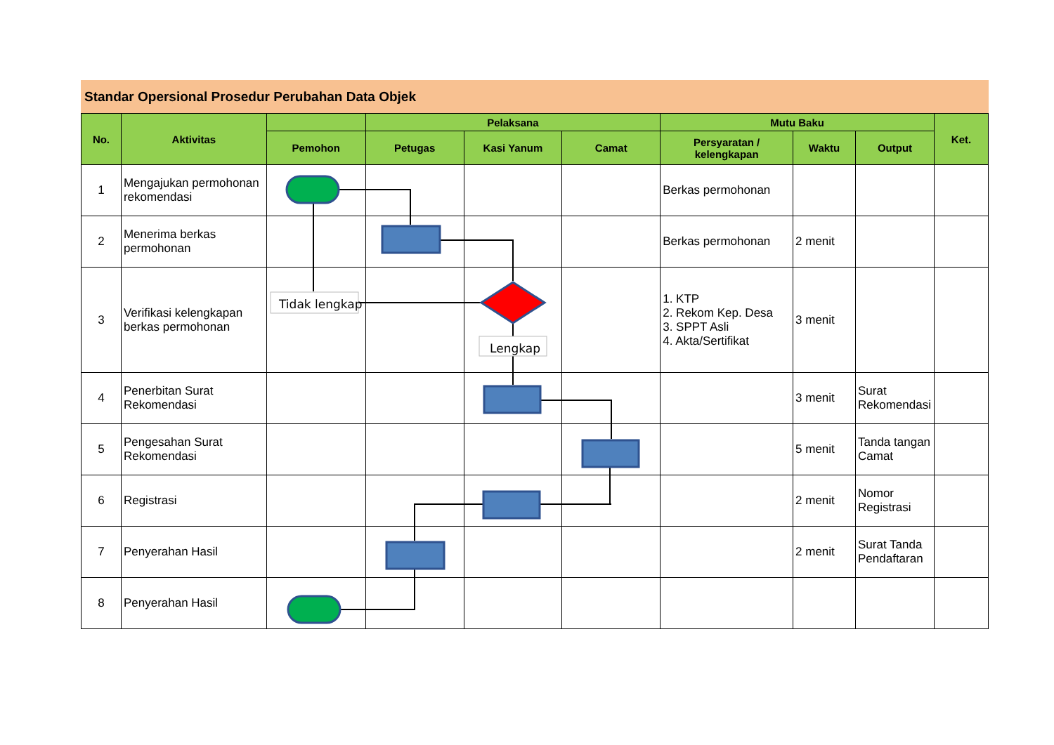Standar Opersional Prosedur Perubahan Data Objek
| No. | Aktivitas | | Pelaksana | | | Mutu Baku | | | Ket. |
| --- | --- | --- | --- | --- | --- | --- | --- | --- | --- |
| | | Pemohon | Petugas | Kasi Yanum | Camat | Persyaratan / kelengkapan | Waktu | Output | |
| 1 | Mengajukan permohonan rekomendasi | | | | | Berkas permohonan | | | |
| 2 | Menerima berkas permohonan | | | | | Berkas permohonan | 2 menit | | |
| 3 | Verifikasi kelengkapan berkas permohonan | | | | | 1. KTP 2. Rekom Kep. Desa 3. SPPT Asli 4. Akta/Sertifikat | 3 menit | | |
| 4 | Penerbitan Surat Rekomendasi | | | | | | 3 menit | Surat Rekomendasi | |
| 5 | Pengesahan Surat Rekomendasi | | | | | | 5 menit | Tanda tangan Camat | |
| 6 | Registrasi | | | | | | 2 menit | Nomor Registrasi | |
| 7 | Penyerahan Hasil | | | | | | 2 menit | Surat Tanda Pendaftaran | |
| 8 | Penyerahan Hasil | | | | | | | | |
Tidak lengkap
Lengkap